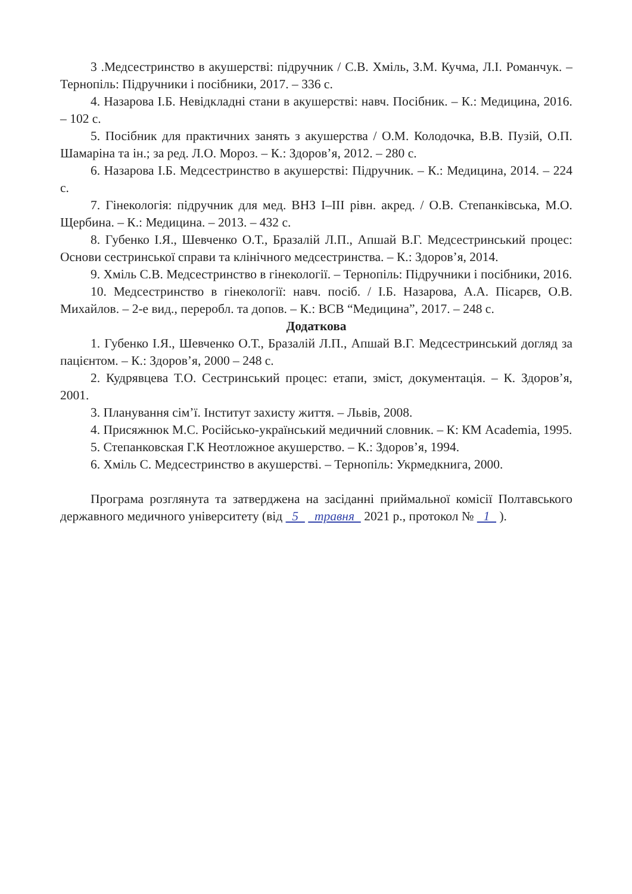3 .Медсестринство в акушерстві: підручник / С.В. Хміль, З.М. Кучма, Л.І. Романчук. – Тернопіль: Підручники і посібники, 2017. – 336 с.
4. Назарова І.Б. Невідкладні стани в акушерстві: навч. Посібник. – К.: Медицина, 2016. – 102 с.
5. Посібник для практичних занять з акушерства / О.М. Колодочка, В.В. Пузій, О.П. Шамаріна та ін.; за ред. Л.О. Мороз. – К.: Здоров’я, 2012. – 280 с.
6. Назарова І.Б. Медсестринство в акушерстві: Підручник. – К.: Медицина, 2014. – 224 с.
7. Гінекологія: підручник для мед. ВНЗ І–ІІІ рівн. акред. / О.В. Степанківська, М.О. Щербина. – К.: Медицина. – 2013. – 432 с.
8. Губенко І.Я., Шевченко О.Т., Бразалій Л.П., Апшай В.Г. Медсестринський процес: Основи сестринської справи та клінічного медсестринства. – К.: Здоров’я, 2014.
9. Хміль С.В. Медсестринство в гінекології. – Тернопіль: Підручники і посібники, 2016.
10. Медсестринство в гінекології: навч. посіб. / І.Б. Назарова, А.А. Пісарєв, О.В. Михайлов. – 2-е вид., переробл. та допов. – К.: ВСВ “Медицина”, 2017. – 248 с.
Додаткова
1. Губенко І.Я., Шевченко О.Т., Бразалій Л.П., Апшай В.Г. Медсестринський догляд за пацієнтом. – К.: Здоров’я, 2000 – 248 с.
2. Кудрявцева Т.О. Сестринський процес: етапи, зміст, документація. – К. Здоров’я, 2001.
3. Планування сім’ї. Інститут захисту життя. – Львів, 2008.
4. Присяжнюк М.С. Російсько-український медичний словник. – К: КМ Academia, 1995.
5. Степанковская Г.К Неотложное акушерство. – К.: Здоров’я, 1994.
6. Хміль С. Медсестринство в акушерстві. – Тернопіль: Укрмедкнига, 2000.
Програма розглянута та затверджена на засіданні приймальної комісії Полтавського державного медичного університету (від 5 травня 2021 р., протокол № 1 ).